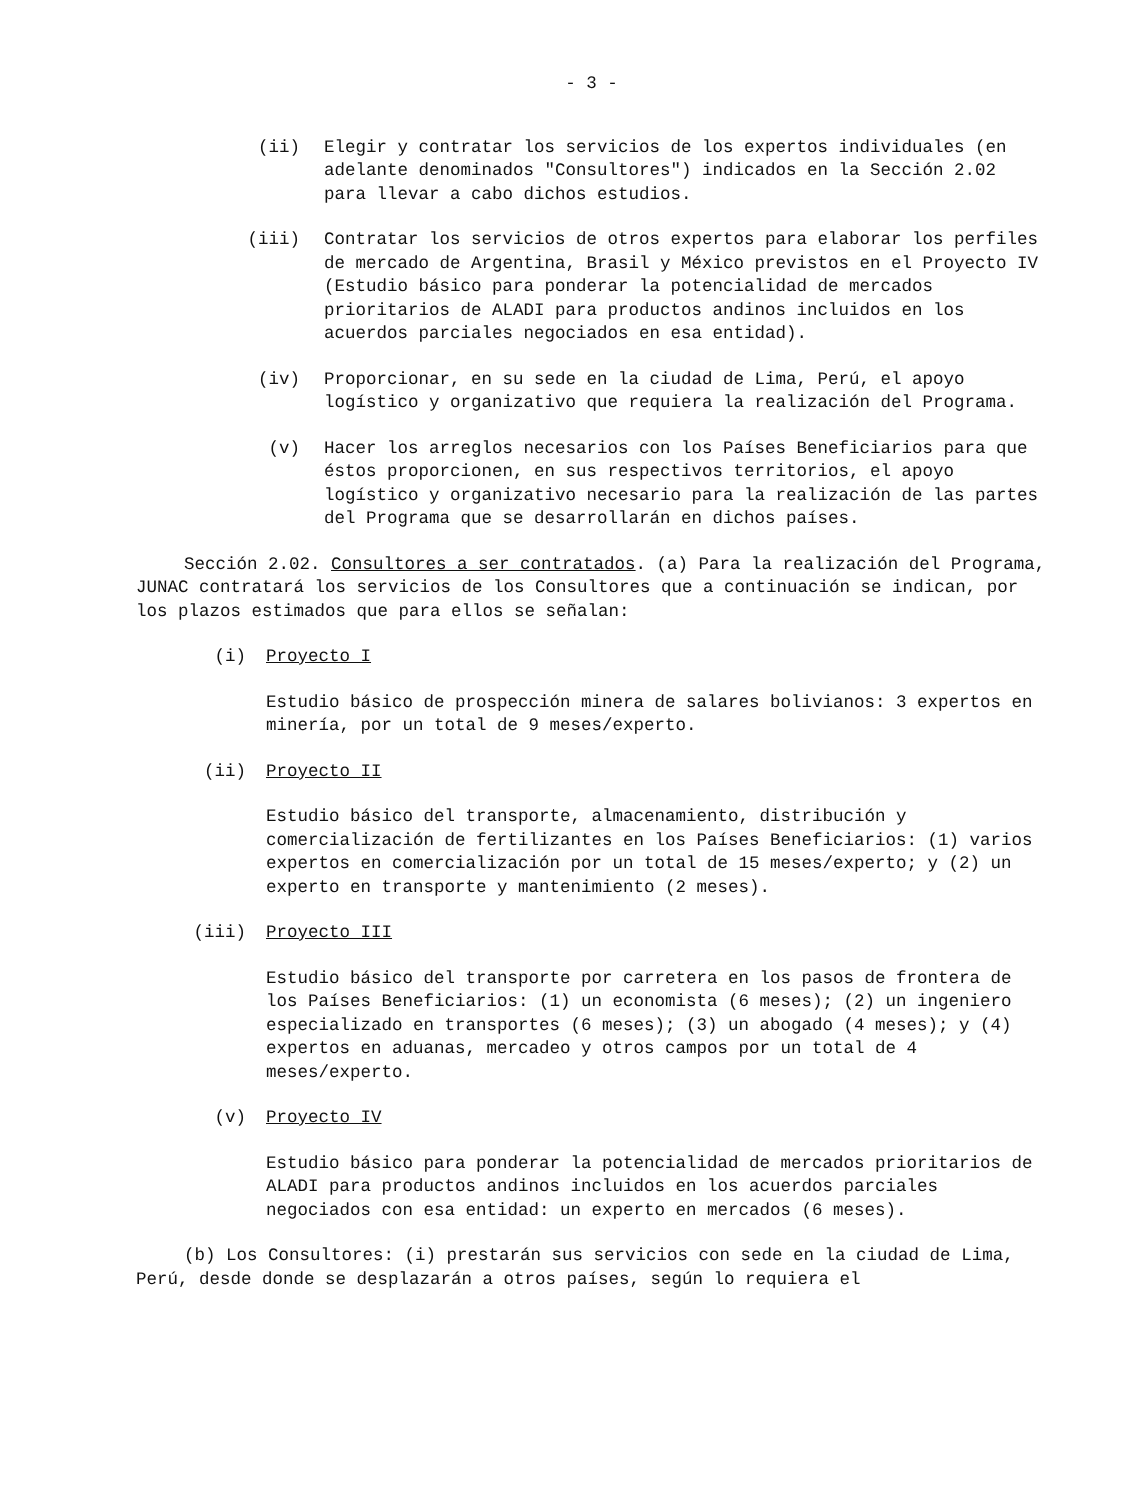- 3 -
(ii) Elegir y contratar los servicios de los expertos individuales (en adelante denominados "Consultores") indicados en la Sección 2.02 para llevar a cabo dichos estudios.
(iii) Contratar los servicios de otros expertos para elaborar los perfiles de mercado de Argentina, Brasil y México previstos en el Proyecto IV (Estudio básico para ponderar la potencialidad de mercados prioritarios de ALADI para productos andinos incluidos en los acuerdos parciales negociados en esa entidad).
(iv) Proporcionar, en su sede en la ciudad de Lima, Perú, el apoyo logístico y organizativo que requiera la realización del Programa.
(v) Hacer los arreglos necesarios con los Países Beneficiarios para que éstos proporcionen, en sus respectivos territorios, el apoyo logístico y organizativo necesario para la realización de las partes del Programa que se desarrollarán en dichos países.
Sección 2.02. Consultores a ser contratados. (a) Para la realización del Programa, JUNAC contratará los servicios de los Consultores que a continuación se indican, por los plazos estimados que para ellos se señalan:
(i) Proyecto I
Estudio básico de prospección minera de salares bolivianos: 3 expertos en minería, por un total de 9 meses/experto.
(ii) Proyecto II
Estudio básico del transporte, almacenamiento, distribución y comercialización de fertilizantes en los Países Beneficiarios: (1) varios expertos en comercialización por un total de 15 meses/experto; y (2) un experto en transporte y mantenimiento (2 meses).
(iii) Proyecto III
Estudio básico del transporte por carretera en los pasos de frontera de los Países Beneficiarios: (1) un economista (6 meses); (2) un ingeniero especializado en transportes (6 meses); (3) un abogado (4 meses); y (4) expertos en aduanas, mercadeo y otros campos por un total de 4 meses/experto.
(v) Proyecto IV
Estudio básico para ponderar la potencialidad de mercados prioritarios de ALADI para productos andinos incluidos en los acuerdos parciales negociados con esa entidad: un experto en mercados (6 meses).
(b) Los Consultores: (i) prestarán sus servicios con sede en la ciudad de Lima, Perú, desde donde se desplazarán a otros países, según lo requiera el